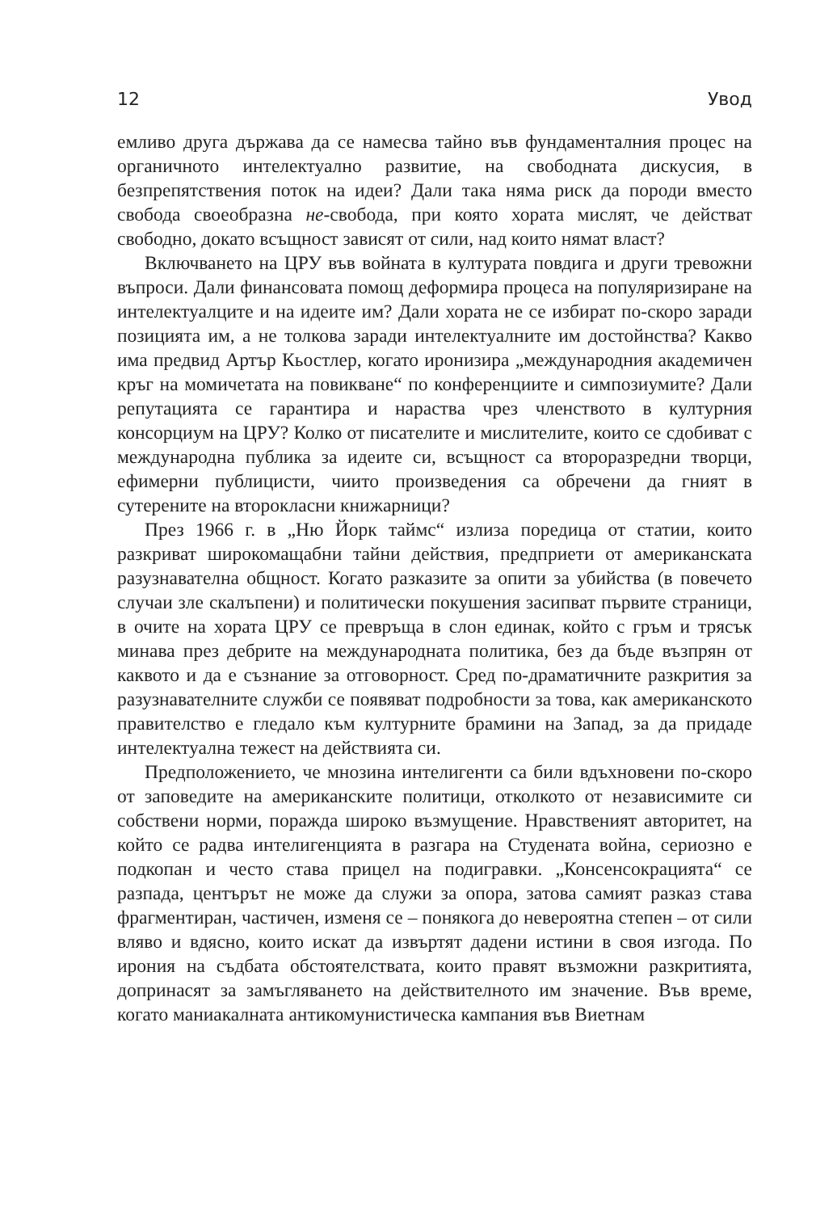12 Увод
емливо друга държава да се намесва тайно във фундаменталния процес на органичното интелектуално развитие, на свободната дискусия, в безпрепятствения поток на идеи? Дали така няма риск да породи вместо свобода своеобразна не-свобода, при която хората мислят, че действат свободно, докато всъщност зависят от сили, над които нямат власт?
Включването на ЦРУ във войната в културата повдига и други тревожни въпроси. Дали финансовата помощ деформира процеса на популяризиране на интелектуалците и на идеите им? Дали хората не се избират по-скоро заради позицията им, а не толкова заради интелектуалните им достойнства? Какво има предвид Артър Кьостлер, когато иронизира „международния академичен кръг на момичетата на повикване“ по конференциите и симпозиумите? Дали репутацията се гарантира и нараства чрез членството в културния консорциум на ЦРУ? Колко от писателите и мислителите, които се сдобиват с международна публика за идеите си, всъщност са второразредни творци, ефимерни публицисти, чиито произведения са обречени да гният в сутерените на второкласни книжарници?
През 1966 г. в „Ню Йорк таймс“ излиза поредица от статии, които разкриват широкомащабни тайни действия, предприети от американската разузнавателна общност. Когато разказите за опити за убийства (в повечето случаи зле скалъпени) и политически покушения засипват първите страници, в очите на хората ЦРУ се превръща в слон единак, който с гръм и трясък минава през дебрите на международната политика, без да бъде възпрян от каквото и да е съзнание за отговорност. Сред по-драматичните разкрития за разузнавателните служби се появяват подробности за това, как американското правителство е гледало към културните брамини на Запад, за да придаде интелектуална тежест на действията си.
Предположението, че мнозина интелигенти са били вдъхновени по-скоро от заповедите на американските политици, отколкото от независимите си собствени норми, поражда широко възмущение. Нравственият авторитет, на който се радва интелигенцията в разгара на Студената война, сериозно е подкопан и често става прицел на подигравки. „Консенсокрацията“ се разпада, центърът не може да служи за опора, затова самият разказ става фрагментиран, частичен, изменя се – понякога до невероятна степен – от сили вляво и вдясно, които искат да извъртят дадени истини в своя изгода. По ирония на съдбата обстоятелствата, които правят възможни разкритията, допринасят за замъгляването на действителното им значение. Във време, когато маниакалната антикомунистическа кампания във Виетнам